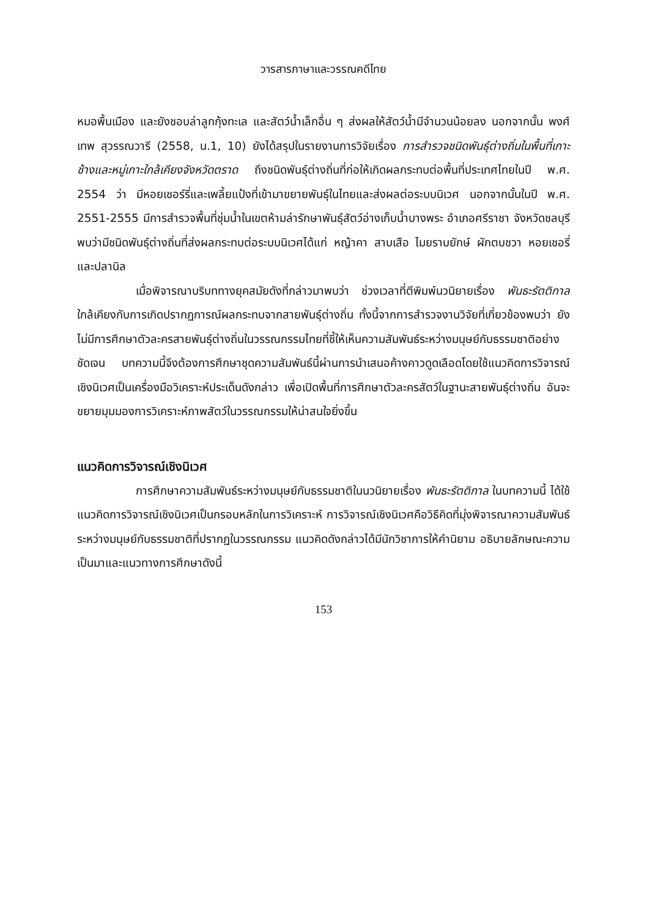วารสารภาษาและวรรณคดีไทย
หมอพื้นเมือง และยังชอบล่าลูกกุ้งทะเล และสัตว์น้ำเล็กอื่น ๆ ส่งผลให้สัตว์น้ำมีจำนวนน้อยลง นอกจากนั้น พงศ์เทพ สุวรรณวารี (2558, น.1, 10) ยังได้สรุปในรายงานการวิจัยเรื่อง การสำรวจชนิดพันธุ์ต่างถิ่นในพื้นที่เกาะช้างและหมู่เกาะใกล้เคียงจังหวัดตราด ถึงชนิดพันธุ์ต่างถิ่นที่ก่อให้เกิดผลกระทบต่อพื้นที่ประเทศไทยในปี พ.ศ. 2554 ว่า มีหอยเชอร์รี่และเพลี้ยแป้งที่เข้ามาขยายพันธุ์ในไทยและส่งผลต่อระบบนิเวศ นอกจากนั้นในปี พ.ศ. 2551-2555 มีการสำรวจพื้นที่ชุ่มน้ำในเขตห้ามล่ารักษาพันธุ์สัตว์อ่างเก็บน้ำบางพระ อำเภอศรีราชา จังหวัดชลบุรี พบว่ามีชนิดพันธุ์ต่างถิ่นที่ส่งผลกระทบต่อระบบนิเวศได้แก่ หญ้าคา สาบเสือ ไมยราบยักษ์ ผักตบชวา หอยเชอรี่ และปลานิล
เมื่อพิจารณาบริบททางยุคสมัยดังที่กล่าวมาพบว่า ช่วงเวลาที่ตีพิมพ์นวนิยายเรื่อง พันธะรัตติกาล ใกล้เคียงกับการเกิดปรากฏการณ์ผลกระทบจากสายพันธุ์ต่างถิ่น ทั้งนี้จากการสำรวจงานวิจัยที่เกี่ยวข้องพบว่า ยังไม่มีการศึกษาตัวละครสายพันธุ์ต่างถิ่นในวรรณกรรมไทยที่ชี้ให้เห็นความสัมพันธ์ระหว่างมนุษย์กับธรรมชาติอย่างชัดเจน บทความนี้จึงต้องการศึกษาชุดความสัมพันธ์นี้ผ่านการนำเสนอค้างคาวดูดเลือดโดยใช้แนวคิดการวิจารณ์เชิงนิเวศเป็นเครื่องมือวิเคราะห์ประเด็นดังกล่าว เพื่อเปิดพื้นที่การศึกษาตัวละครสัตว์ในฐานะสายพันธุ์ต่างถิ่น อันจะขยายมุมมองการวิเคราะห์ภาพสัตว์ในวรรณกรรมให้น่าสนใจยิ่งขึ้น
แนวคิดการวิจารณ์เชิงนิเวศ
การศึกษาความสัมพันธ์ระหว่างมนุษย์กับธรรมชาติในนวนิยายเรื่อง พันธะรัตติกาล ในบทความนี้ ได้ใช้แนวคิดการวิจารณ์เชิงนิเวศเป็นกรอบหลักในการวิเคราะห์ การวิจารณ์เชิงนิเวศคือวิธีคิดที่มุ่งพิจารณาความสัมพันธ์ระหว่างมนุษย์กับธรรมชาติที่ปรากฏในวรรณกรรม แนวคิดดังกล่าวได้มีนักวิชาการให้คำนิยาม อธิบายลักษณะความเป็นมาและแนวทางการศึกษาดังนี้
153